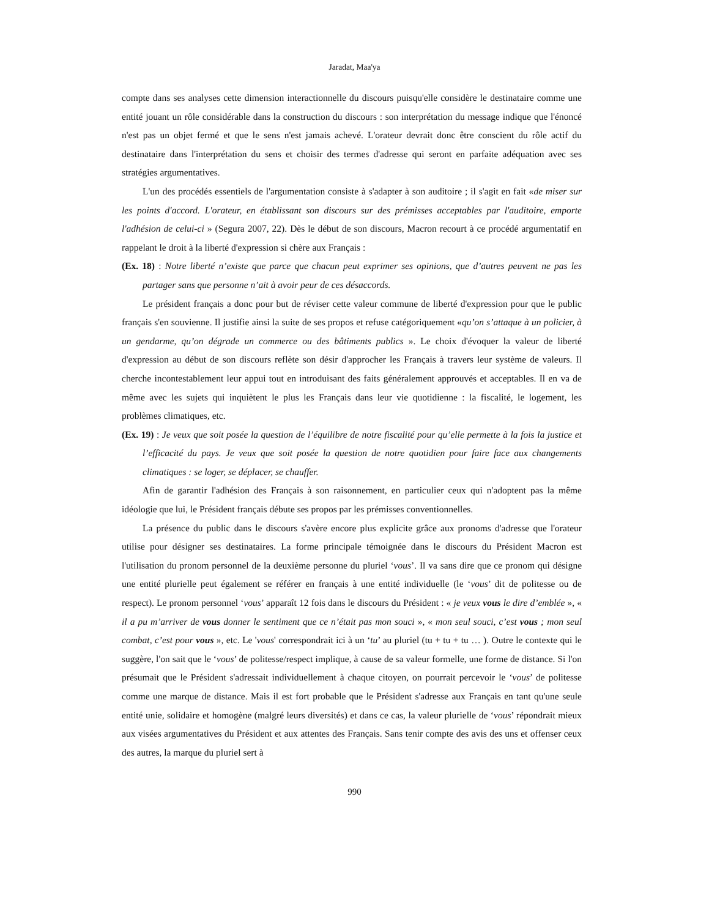Jaradat, Maa'ya
compte dans ses analyses cette dimension interactionnelle du discours puisqu'elle considère le destinataire comme une entité jouant un rôle considérable dans la construction du discours : son interprétation du message indique que l'énoncé n'est pas un objet fermé et que le sens n'est jamais achevé. L'orateur devrait donc être conscient du rôle actif du destinataire dans l'interprétation du sens et choisir des termes d'adresse qui seront en parfaite adéquation avec ses stratégies argumentatives.
L'un des procédés essentiels de l'argumentation consiste à s'adapter à son auditoire ; il s'agit en fait «de miser sur les points d'accord. L'orateur, en établissant son discours sur des prémisses acceptables par l'auditoire, emporte l'adhésion de celui-ci » (Segura 2007, 22). Dès le début de son discours, Macron recourt à ce procédé argumentatif en rappelant le droit à la liberté d'expression si chère aux Français :
(Ex. 18) : Notre liberté n’existe que parce que chacun peut exprimer ses opinions, que d’autres peuvent ne pas les partager sans que personne n’ait à avoir peur de ces désaccords.
Le président français a donc pour but de réviser cette valeur commune de liberté d'expression pour que le public français s'en souvienne. Il justifie ainsi la suite de ses propos et refuse catégoriquement «qu’on s’attaque à un policier, à un gendarme, qu’on dégrade un commerce ou des bâtiments publics ». Le choix d'évoquer la valeur de liberté d'expression au début de son discours reflète son désir d'approcher les Français à travers leur système de valeurs. Il cherche incontestablement leur appui tout en introduisant des faits généralement approuvés et acceptables. Il en va de même avec les sujets qui inquiètent le plus les Français dans leur vie quotidienne : la fiscalité, le logement, les problèmes climatiques, etc.
(Ex. 19) : Je veux que soit posée la question de l’équilibre de notre fiscalité pour qu’elle permette à la fois la justice et l’efficacité du pays. Je veux que soit posée la question de notre quotidien pour faire face aux changements climatiques : se loger, se déplacer, se chauffer.
Afin de garantir l'adhésion des Français à son raisonnement, en particulier ceux qui n'adoptent pas la même idéologie que lui, le Président français débute ses propos par les prémisses conventionnelles.
La présence du public dans le discours s'avère encore plus explicite grâce aux pronoms d'adresse que l'orateur utilise pour désigner ses destinataires. La forme principale témoignée dans le discours du Président Macron est l'utilisation du pronom personnel de la deuxième personne du pluriel ‘vous’. Il va sans dire que ce pronom qui désigne une entité plurielle peut également se référer en français à une entité individuelle (le ‘vous’ dit de politesse ou de respect). Le pronom personnel ‘vous’ apparaît 12 fois dans le discours du Président : « je veux vous le dire d’emblée », « il a pu m’arriver de vous donner le sentiment que ce n’était pas mon souci », « mon seul souci, c’est vous ; mon seul combat, c’est pour vous », etc. Le 'vous' correspondrait ici à un ‘tu’ au pluriel (tu + tu + tu … ). Outre le contexte qui le suggère, l'on sait que le ‘vous’ de politesse/respect implique, à cause de sa valeur formelle, une forme de distance. Si l'on présumait que le Président s'adressait individuellement à chaque citoyen, on pourrait percevoir le ‘vous’ de politesse comme une marque de distance. Mais il est fort probable que le Président s'adresse aux Français en tant qu'une seule entité unie, solidaire et homogène (malgré leurs diversités) et dans ce cas, la valeur plurielle de ‘vous’ répondrait mieux aux visées argumentatives du Président et aux attentes des Français. Sans tenir compte des avis des uns et offenser ceux des autres, la marque du pluriel sert à
990